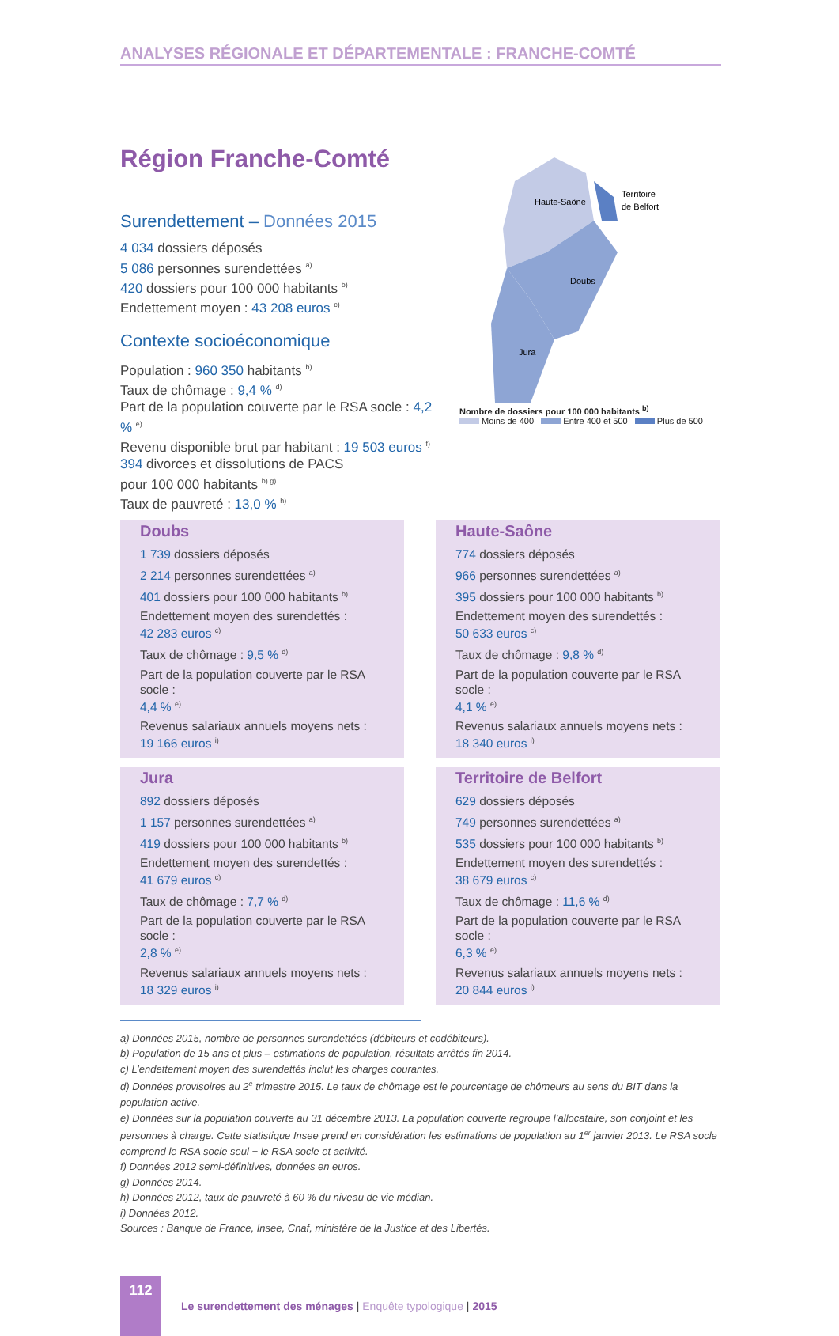ANALYSES RÉGIONALE ET DÉPARTEMENTALE : FRANCHE-COMTÉ
Région Franche-Comté
Surendettement – Données 2015
4 034 dossiers déposés
5 086 personnes surendettées <sup>a)</sup>
420 dossiers pour 100 000 habitants <sup>b)</sup>
Endettement moyen : 43 208 euros <sup>c)</sup>
Contexte socioéconomique
Population : 960 350 habitants <sup>b)</sup>
Taux de chômage : 9,4 % <sup>d)</sup>
Part de la population couverte par le RSA socle : 4,2 % <sup>e)</sup>
Revenu disponible brut par habitant : 19 503 euros <sup>f)</sup>
394 divorces et dissolutions de PACS
pour 100 000 habitants <sup>b) g)</sup>
Taux de pauvreté : 13,0 % <sup>h)</sup>
Haute-Saône
Territoire
de Belfort
Doubs
Jura
Nombre de dossiers pour 100 000 habitants <sup>b)</sup>
Moins de 400 Entre 400 et 500 Plus de 500
Doubs
1 739 dossiers déposés
2 214 personnes surendettées <sup>a)</sup>
401 dossiers pour 100 000 habitants <sup>b)</sup>
Endettement moyen des surendettés :
42 283 euros <sup>c)</sup>
Taux de chômage : 9,5 % <sup>d)</sup>
Part de la population couverte par le RSA socle :
4,4 % <sup>e)</sup>
Revenus salariaux annuels moyens nets :
19 166 euros <sup>i)</sup>
Haute-Saône
774 dossiers déposés
966 personnes surendettées <sup>a)</sup>
395 dossiers pour 100 000 habitants <sup>b)</sup>
Endettement moyen des surendettés :
50 633 euros <sup>c)</sup>
Taux de chômage : 9,8 % <sup>d)</sup>
Part de la population couverte par le RSA socle :
4,1 % <sup>e)</sup>
Revenus salariaux annuels moyens nets :
18 340 euros <sup>i)</sup>
Jura
892 dossiers déposés
1 157 personnes surendettées <sup>a)</sup>
419 dossiers pour 100 000 habitants <sup>b)</sup>
Endettement moyen des surendettés :
41 679 euros <sup>c)</sup>
Taux de chômage : 7,7 % <sup>d)</sup>
Part de la population couverte par le RSA socle :
2,8 % <sup>e)</sup>
Revenus salariaux annuels moyens nets :
18 329 euros <sup>i)</sup>
Territoire de Belfort
629 dossiers déposés
749 personnes surendettées <sup>a)</sup>
535 dossiers pour 100 000 habitants <sup>b)</sup>
Endettement moyen des surendettés :
38 679 euros <sup>c)</sup>
Taux de chômage : 11,6 % <sup>d)</sup>
Part de la population couverte par le RSA socle :
6,3 % <sup>e)</sup>
Revenus salariaux annuels moyens nets :
20 844 euros <sup>i)</sup>
a) Données 2015, nombre de personnes surendettées (débiteurs et codébiteurs).
b) Population de 15 ans et plus – estimations de population, résultats arrêtés fin 2014.
c) L’endettement moyen des surendettés inclut les charges courantes.
d) Données provisoires au 2<sup>e</sup> trimestre 2015. Le taux de chômage est le pourcentage de chômeurs au sens du BIT dans la population active.
e) Données sur la population couverte au 31 décembre 2013. La population couverte regroupe l’allocataire, son conjoint et les personnes à charge. Cette statistique Insee prend en considération les estimations de population au 1<sup>er</sup> janvier 2013. Le RSA socle comprend le RSA socle seul + le RSA socle et activité.
f) Données 2012 semi-définitives, données en euros.
g) Données 2014.
h) Données 2012, taux de pauvreté à 60 % du niveau de vie médian.
i) Données 2012.
Sources : Banque de France, Insee, Cnaf, ministère de la Justice et des Libertés.
112
Le surendettement des ménages | Enquête typologique | 2015